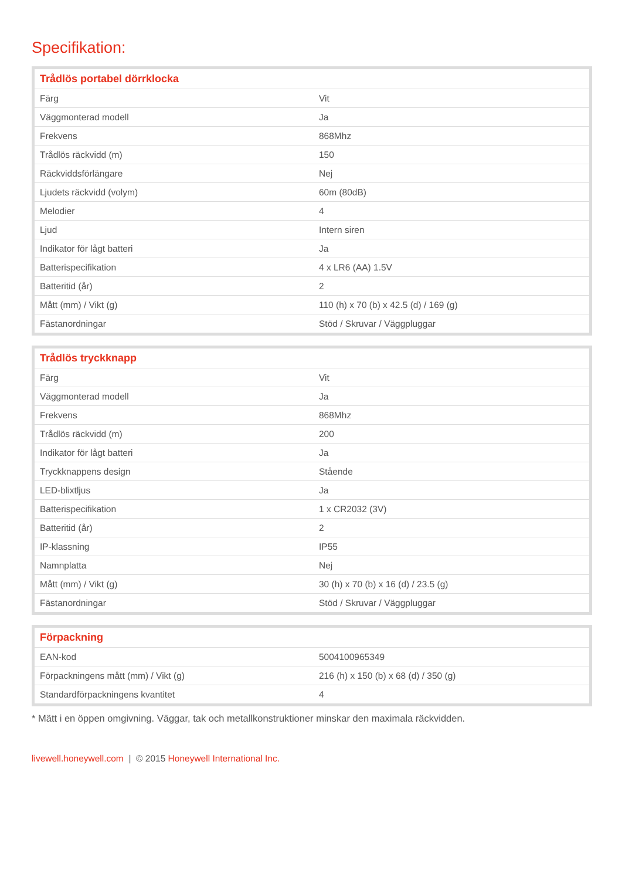Specifikation:
| Trådlös portabel dörrklocka | |
| --- | --- |
| Färg | Vit |
| Väggmonterad modell | Ja |
| Frekvens | 868Mhz |
| Trådlös räckvidd (m) | 150 |
| Räckviddsförlängare | Nej |
| Ljudets räckvidd (volym) | 60m (80dB) |
| Melodier | 4 |
| Ljud | Intern siren |
| Indikator för lågt batteri | Ja |
| Batterispecifikation | 4 x LR6 (AA) 1.5V |
| Batteritid (år) | 2 |
| Mått (mm) / Vikt (g) | 110 (h) x 70 (b) x 42.5 (d) / 169 (g) |
| Fästanordningar | Stöd / Skruvar / Väggpluggar |
| Trådlös tryckknapp | |
| --- | --- |
| Färg | Vit |
| Väggmonterad modell | Ja |
| Frekvens | 868Mhz |
| Trådlös räckvidd (m) | 200 |
| Indikator för lågt batteri | Ja |
| Tryckknappens design | Stående |
| LED-blixtljus | Ja |
| Batterispecifikation | 1 x CR2032 (3V) |
| Batteritid (år) | 2 |
| IP-klassning | IP55 |
| Namnplatta | Nej |
| Mått (mm) / Vikt (g) | 30 (h) x 70 (b) x 16 (d) / 23.5 (g) |
| Fästanordningar | Stöd / Skruvar / Väggpluggar |
| Förpackning | |
| --- | --- |
| EAN-kod | 5004100965349 |
| Förpackningens mått (mm) / Vikt (g) | 216 (h) x 150 (b) x 68 (d) / 350 (g) |
| Standardförpackningens kvantitet | 4 |
* Mätt i en öppen omgivning. Väggar, tak och metallkonstruktioner minskar den maximala räckvidden.
livewell.honeywell.com | © 2015 Honeywell International Inc.